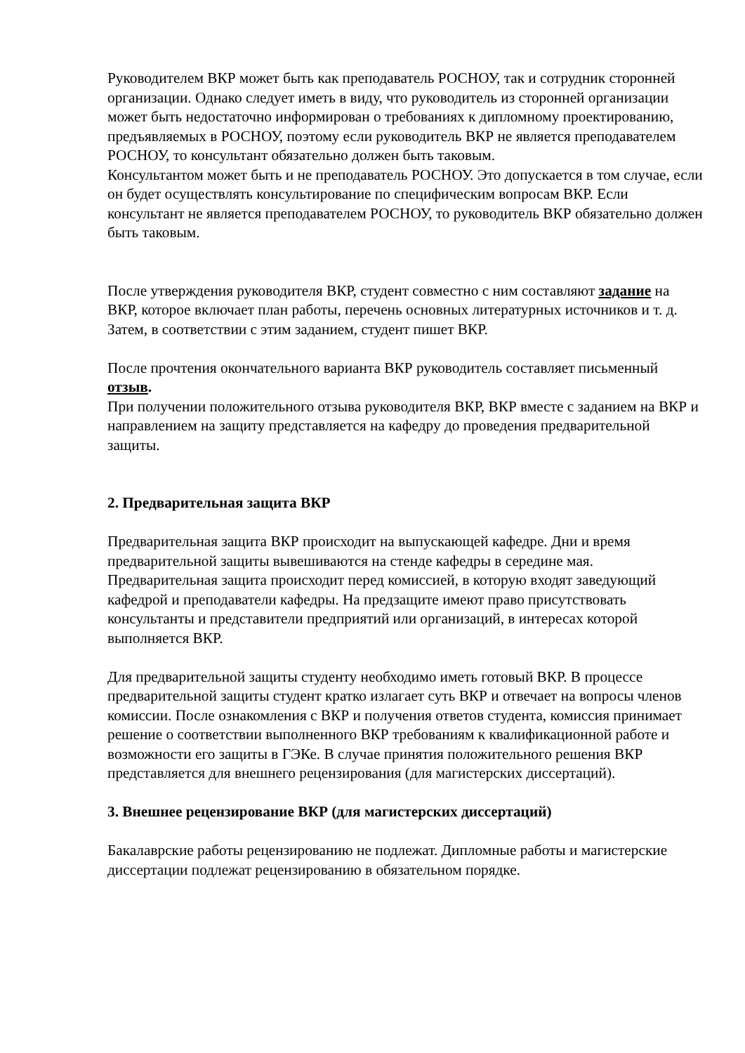Руководителем ВКР может быть как преподаватель РОСНОУ, так и сотрудник сторонней организации. Однако следует иметь в виду, что руководитель из сторонней организации может быть недостаточно информирован о требованиях к дипломному проектированию, предъявляемых в РОСНОУ, поэтому если руководитель ВКР не является преподавателем РОСНОУ, то консультант обязательно должен быть таковым.
Консультантом может быть и не преподаватель РОСНОУ. Это допускается в том случае, если он будет осуществлять консультирование по специфическим вопросам ВКР. Если консультант не является преподавателем РОСНОУ, то руководитель ВКР обязательно должен быть таковым.
После утверждения руководителя ВКР, студент совместно с ним составляют задание на ВКР, которое включает план работы, перечень основных литературных источников и т. д. Затем, в соответствии с этим заданием, студент пишет ВКР.
После прочтения окончательного варианта ВКР руководитель составляет письменный отзыв.
При получении положительного отзыва руководителя ВКР, ВКР вместе с заданием на ВКР и направлением на защиту представляется на кафедру до проведения предварительной защиты.
2. Предварительная защита ВКР
Предварительная защита ВКР происходит на выпускающей кафедре. Дни и время предварительной защиты вывешиваются на стенде кафедры в середине мая. Предварительная защита происходит перед комиссией, в которую входят заведующий кафедрой и преподаватели кафедры. На предзащите имеют право присутствовать консультанты и представители предприятий или организаций, в интересах которой выполняется ВКР.
Для предварительной защиты студенту необходимо иметь готовый ВКР. В процессе предварительной защиты студент кратко излагает суть ВКР и отвечает на вопросы членов комиссии. После ознакомления с ВКР и получения ответов студента, комиссия принимает решение о соответствии выполненного ВКР требованиям к квалификационной работе и возможности его защиты в ГЭКе. В случае принятия положительного решения ВКР представляется для внешнего рецензирования (для магистерских диссертаций).
3. Внешнее рецензирование ВКР (для магистерских диссертаций)
Бакалаврские работы рецензированию не подлежат. Дипломные работы и магистерские диссертации подлежат рецензированию в обязательном порядке.